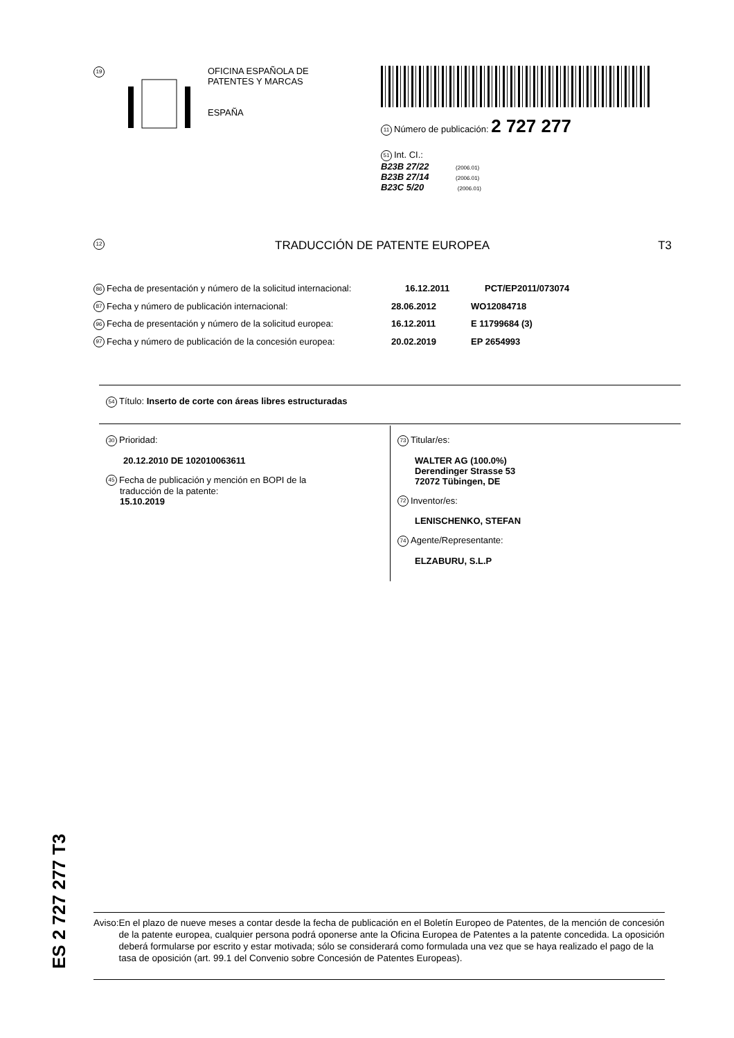19
OFICINA ESPAÑOLA DE
PATENTES Y MARCAS
ESPAÑA
11 Número de publicación: 2 727 277
51 Int. CI.:
B23B 27/22 (2006.01)
B23B 27/14 (2006.01)
B23C 5/20 (2006.01)
12 TRADUCCIÓN DE PATENTE EUROPEA T3
86 Fecha de presentación y número de la solicitud internacional: 16.12.2011 PCT/EP2011/073074
87 Fecha y número de publicación internacional: 28.06.2012 WO12084718
96 Fecha de presentación y número de la solicitud europea: 16.12.2011 E 11799684 (3)
97 Fecha y número de publicación de la concesión europea: 20.02.2019 EP 2654993
54 Título: Inserto de corte con áreas libres estructuradas
30 Prioridad:
20.12.2010 DE 102010063611
45 Fecha de publicación y mención en BOPI de la
traducción de la patente:
15.10.2019
73 Titular/es:
WALTER AG (100.0%)
Derendinger Strasse 53
72072 Tübingen, DE
72 Inventor/es:
LENISCHENKO, STEFAN
74 Agente/Representante:
ELZABURU, S.L.P
ES 2 727 277 T3
Aviso: En el plazo de nueve meses a contar desde la fecha de publicación en el Boletín Europeo de Patentes, de la mención de concesión de la patente europea, cualquier persona podrá oponerse ante la Oficina Europea de Patentes a la patente concedida. La oposición deberá formularse por escrito y estar motivada; sólo se considerará como formulada una vez que se haya realizado el pago de la tasa de oposición (art. 99.1 del Convenio sobre Concesión de Patentes Europeas).